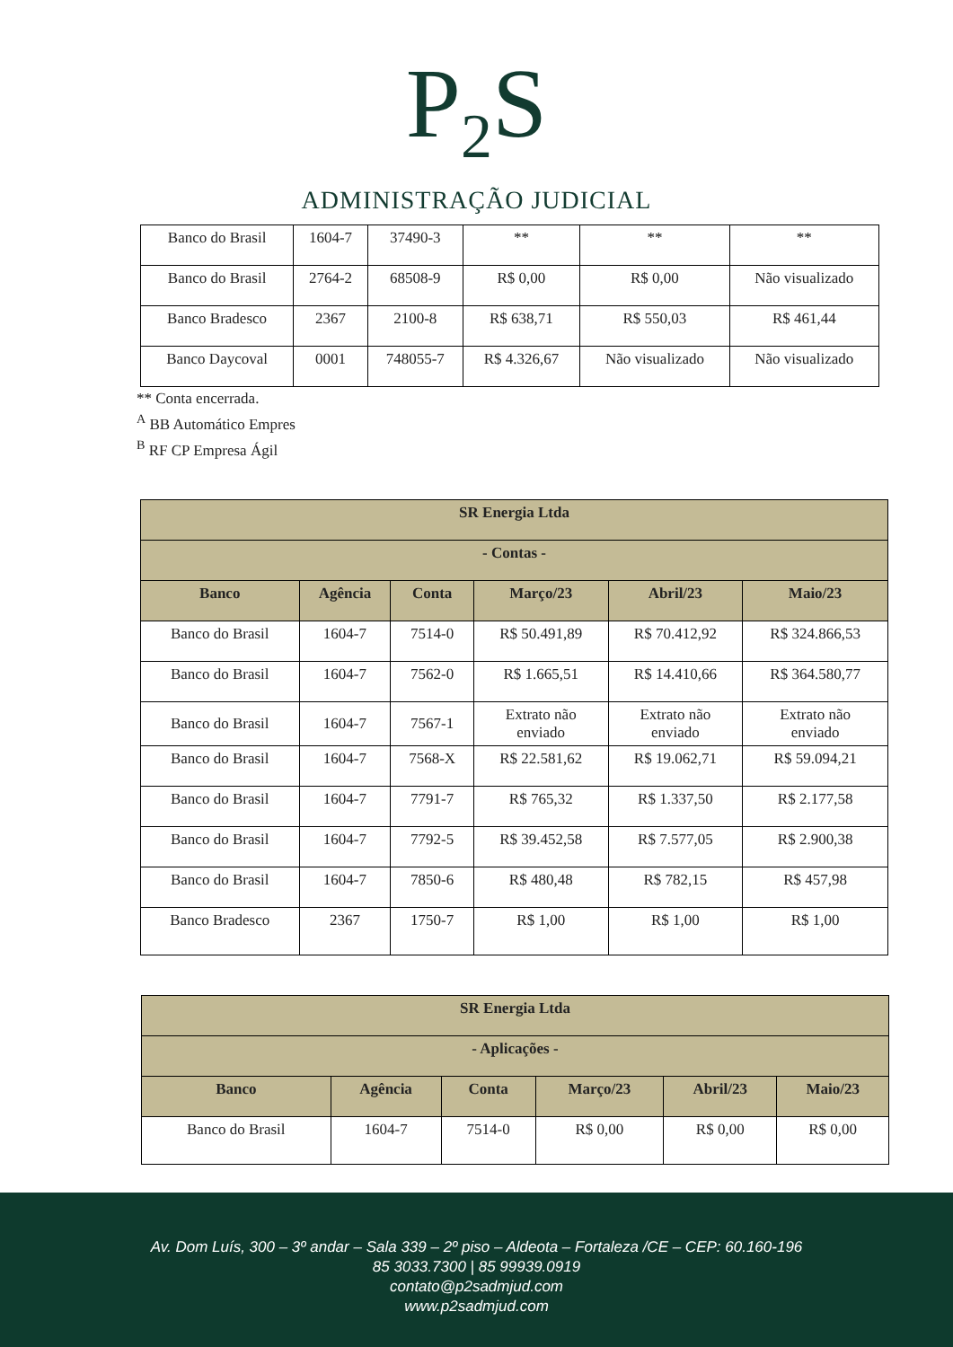P<sub>2</sub>S
ADMINISTRAÇÃO JUDICIAL
| Banco do Brasil | 1604-7 | 37490-3 | ** | ** | ** |
| Banco do Brasil | 2764-2 | 68508-9 | R$ 0,00 | R$ 0,00 | Não visualizado |
| Banco Bradesco | 2367 | 2100-8 | R$ 638,71 | R$ 550,03 | R$ 461,44 |
| Banco Daycoval | 0001 | 748055-7 | R$ 4.326,67 | Não visualizado | Não visualizado |
** Conta encerrada.
<sup>A</sup> BB Automático Empres
<sup>B</sup> RF CP Empresa Ágil
| SR Energia Ltda | | | | | |
| --- | --- | --- | --- | --- | --- |
| - Contas - | | | | | |
| Banco | Agência | Conta | Março/23 | Abril/23 | Maio/23 |
| Banco do Brasil | 1604-7 | 7514-0 | R$ 50.491,89 | R$ 70.412,92 | R$ 324.866,53 |
| Banco do Brasil | 1604-7 | 7562-0 | R$ 1.665,51 | R$ 14.410,66 | R$ 364.580,77 |
| Banco do Brasil | 1604-7 | 7567-1 | Extrato não enviado | Extrato não enviado | Extrato não enviado |
| Banco do Brasil | 1604-7 | 7568-X | R$ 22.581,62 | R$ 19.062,71 | R$ 59.094,21 |
| Banco do Brasil | 1604-7 | 7791-7 | R$ 765,32 | R$ 1.337,50 | R$ 2.177,58 |
| Banco do Brasil | 1604-7 | 7792-5 | R$ 39.452,58 | R$ 7.577,05 | R$ 2.900,38 |
| Banco do Brasil | 1604-7 | 7850-6 | R$ 480,48 | R$ 782,15 | R$ 457,98 |
| Banco Bradesco | 2367 | 1750-7 | R$ 1,00 | R$ 1,00 | R$ 1,00 |
| SR Energia Ltda | | | | | |
| --- | --- | --- | --- | --- | --- |
| - Aplicações - | | | | | |
| Banco | Agência | Conta | Março/23 | Abril/23 | Maio/23 |
| Banco do Brasil | 1604-7 | 7514-0 | R$ 0,00 | R$ 0,00 | R$ 0,00 |
Av. Dom Luís, 300 – 3º andar – Sala 339 – 2º piso – Aldeota – Fortaleza /CE – CEP: 60.160-196
85 3033.7300 | 85 99939.0919
contato@p2sadmjud.com
www.p2sadmjud.com